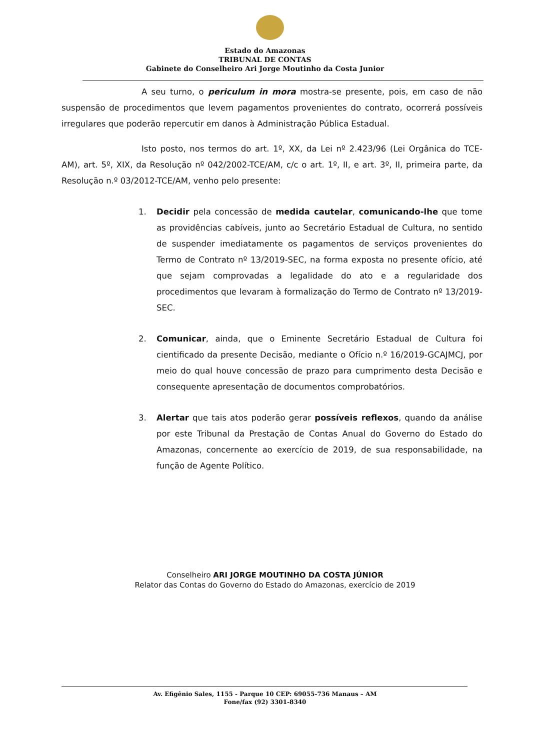Estado do Amazonas
TRIBUNAL DE CONTAS
Gabinete do Conselheiro Ari Jorge Moutinho da Costa Junior
A seu turno, o periculum in mora mostra-se presente, pois, em caso de não suspensão de procedimentos que levem pagamentos provenientes do contrato, ocorrerá possíveis irregulares que poderão repercutir em danos à Administração Pública Estadual.
Isto posto, nos termos do art. 1º, XX, da Lei nº 2.423/96 (Lei Orgânica do TCE-AM), art. 5º, XIX, da Resolução nº 042/2002-TCE/AM, c/c o art. 1º, II, e art. 3º, II, primeira parte, da Resolução n.º 03/2012-TCE/AM, venho pelo presente:
1. Decidir pela concessão de medida cautelar, comunicando-lhe que tome as providências cabíveis, junto ao Secretário Estadual de Cultura, no sentido de suspender imediatamente os pagamentos de serviços provenientes do Termo de Contrato nº 13/2019-SEC, na forma exposta no presente ofício, até que sejam comprovadas a legalidade do ato e a regularidade dos procedimentos que levaram à formalização do Termo de Contrato nº 13/2019-SEC.
2. Comunicar, ainda, que o Eminente Secretário Estadual de Cultura foi cientificado da presente Decisão, mediante o Ofício n.º 16/2019-GCAJMCJ, por meio do qual houve concessão de prazo para cumprimento desta Decisão e consequente apresentação de documentos comprobatórios.
3. Alertar que tais atos poderão gerar possíveis reflexos, quando da análise por este Tribunal da Prestação de Contas Anual do Governo do Estado do Amazonas, concernente ao exercício de 2019, de sua responsabilidade, na função de Agente Político.
Conselheiro ARI JORGE MOUTINHO DA COSTA JÚNIOR
Relator das Contas do Governo do Estado do Amazonas, exercício de 2019
Av. Efigênio Sales, 1155 - Parque 10 CEP: 69055-736 Manaus – AM
Fone/fax (92) 3301-8340